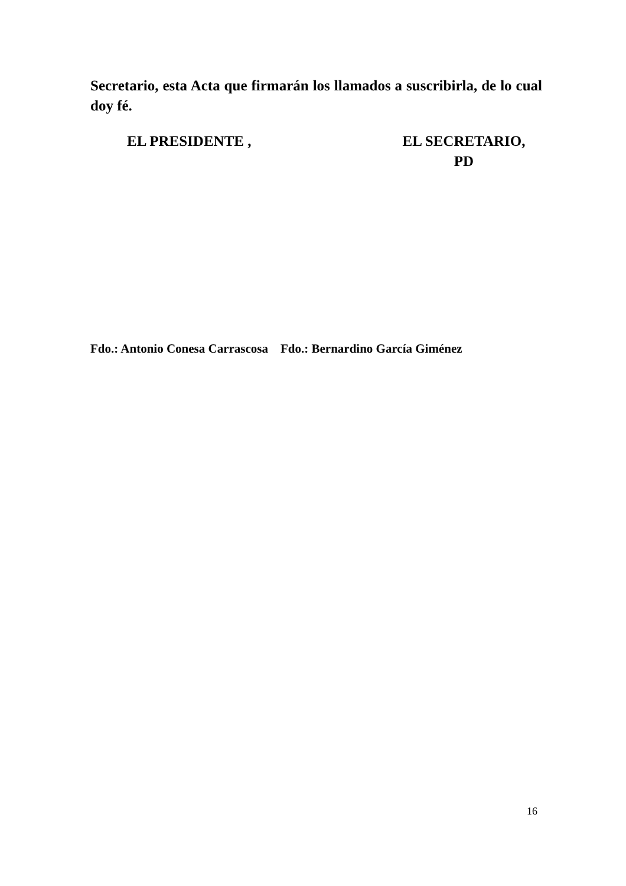Secretario, esta Acta que firmarán los llamados a suscribirla, de lo cual doy fé.
EL PRESIDENTE , EL SECRETARIO,
PD
Fdo.: Antonio Conesa Carrascosa Fdo.: Bernardino García Giménez
16